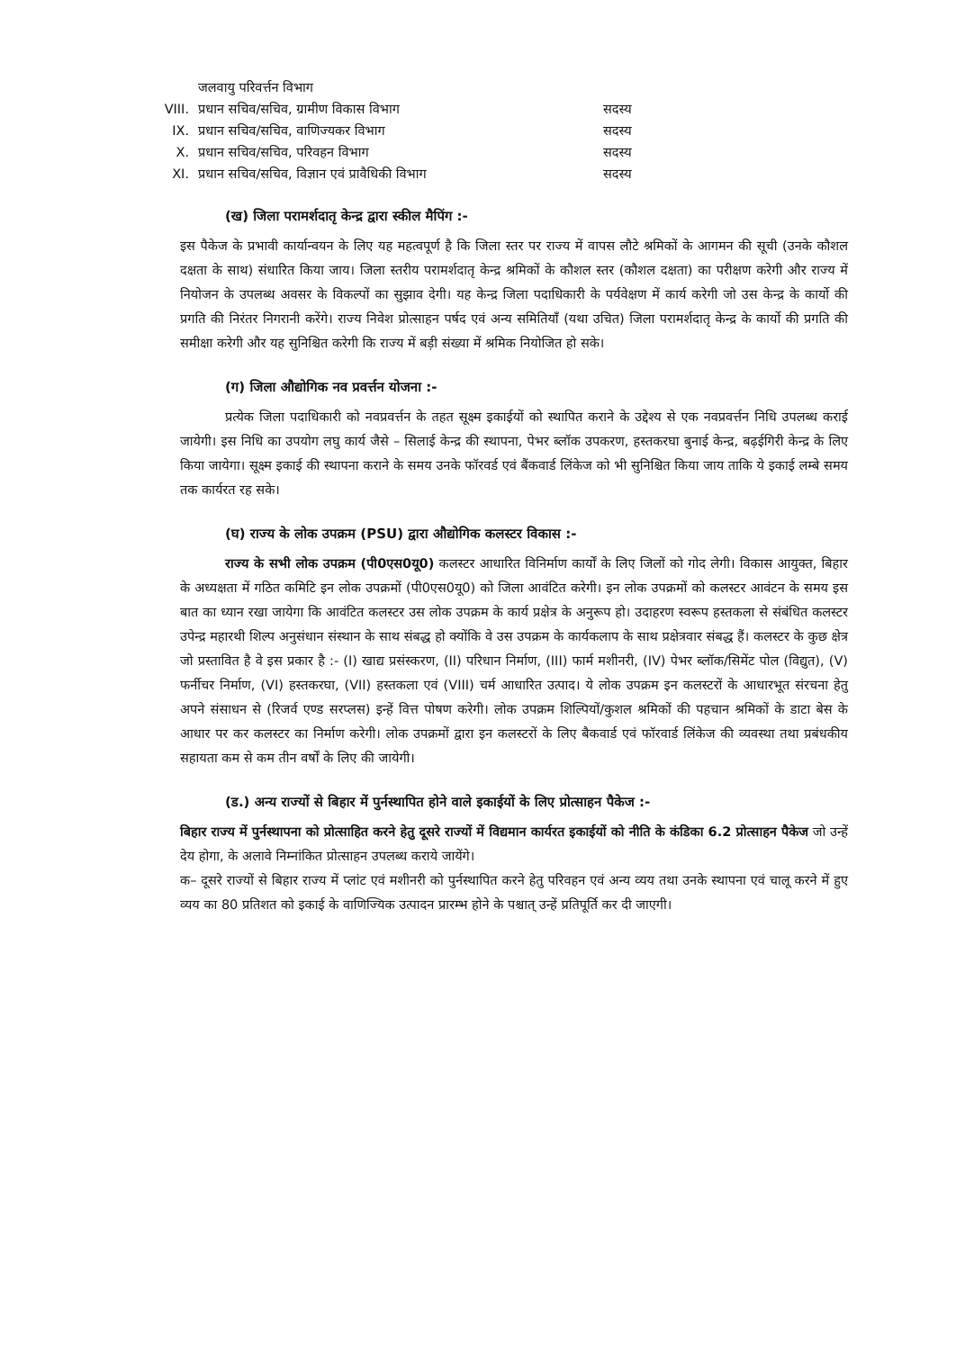जलवायु परिवर्त्तन विभाग
VIII. प्रधान सचिव/सचिव, ग्रामीण विकास विभाग सदस्य
IX. प्रधान सचिव/सचिव, वाणिज्यकर विभाग सदस्य
X. प्रधान सचिव/सचिव, परिवहन विभाग सदस्य
XI. प्रधान सचिव/सचिव, विज्ञान एवं प्रावैधिकी विभाग सदस्य
(ख) जिला परामर्शदातृ केन्द्र द्वारा स्कील मैपिंग :-
इस पैकेज के प्रभावी कार्यान्वयन के लिए यह महत्वपूर्ण है कि जिला स्तर पर राज्य में वापस लौटे श्रमिकों के आगमन की सूची (उनके कौशल दक्षता के साथ) संधारित किया जाय। जिला स्तरीय परामर्शदातृ केन्द्र श्रमिकों के कौशल स्तर (कौशल दक्षता) का परीक्षण करेगी और राज्य में नियोजन के उपलब्ध अवसर के विकल्पों का सुझाव देगी। यह केन्द्र जिला पदाधिकारी के पर्यवेक्षण में कार्य करेगी जो उस केन्द्र के कार्यो की प्रगति की निरंतर निगरानी करेंगे। राज्य निवेश प्रोत्साहन पर्षद एवं अन्य समितियाँ (यथा उचित) जिला परामर्शदातृ केन्द्र के कार्यो की प्रगति की समीक्षा करेगी और यह सुनिश्चित करेगी कि राज्य में बड़ी संख्या में श्रमिक नियोजित हो सके।
(ग) जिला औद्योगिक नव प्रवर्त्तन योजना :-
प्रत्येक जिला पदाधिकारी को नवप्रवर्त्तन के तहत सूक्ष्म इकाईयों को स्थापित कराने के उद्देश्य से एक नवप्रवर्त्तन निधि उपलब्ध कराई जायेगी। इस निधि का उपयोग लघु कार्य जैसे – सिलाई केन्द्र की स्थापना, पेभर ब्लॉक उपकरण, हस्तकरघा बुनाई केन्द्र, बढ़ईगिरी केन्द्र के लिए किया जायेगा। सूक्ष्म इकाई की स्थापना कराने के समय उनके फॉरवर्ड एवं बैंकवार्ड लिंकेज को भी सुनिश्चित किया जाय ताकि ये इकाई लम्बे समय तक कार्यरत रह सके।
(घ) राज्य के लोक उपक्रम (PSU) द्वारा औद्योगिक कलस्टर विकास :-
राज्य के सभी लोक उपक्रम (पी0एस0यू0) कलस्टर आधारित विनिर्माण कार्यों के लिए जिलों को गोद लेगी। विकास आयुक्त, बिहार के अध्यक्षता में गठित कमिटि इन लोक उपक्रमों (पी0एस0यू0) को जिला आवंटित करेगी। इन लोक उपक्रमों को कलस्टर आवंटन के समय इस बात का ध्यान रखा जायेगा कि आवंटित कलस्टर उस लोक उपक्रम के कार्य प्रक्षेत्र के अनुरूप हो। उदाहरण स्वरूप हस्तकला से संबंधित कलस्टर उपेन्द्र महारथी शिल्प अनुसंधान संस्थान के साथ संबद्ध हो क्योंकि वे उस उपक्रम के कार्यकलाप के साथ प्रक्षेत्रवार संबद्ध हैं। कलस्टर के कुछ क्षेत्र जो प्रस्तावित है वे इस प्रकार है :- (I) खाद्य प्रसंस्करण, (II) परिधान निर्माण, (III) फार्म मशीनरी, (IV) पेभर ब्लॉक/सिमेंट पोल (विद्युत), (V) फर्नीचर निर्माण, (VI) हस्तकरघा, (VII) हस्तकला एवं (VIII) चर्म आधारित उत्पाद। ये लोक उपक्रम इन कलस्टरों के आधारभूत संरचना हेतु अपने संसाधन से (रिजर्व एण्ड सरप्लस) इन्हें वित्त पोषण करेगी। लोक उपक्रम शिल्पियों/कुशल श्रमिकों की पहचान श्रमिकों के डाटा बेस के आधार पर कर कलस्टर का निर्माण करेगी। लोक उपक्रमों द्वारा इन कलस्टरों के लिए बैकवार्ड एवं फॉरवार्ड लिंकेज की व्यवस्था तथा प्रबंधकीय सहायता कम से कम तीन वर्षों के लिए की जायेगी।
(ड.) अन्य राज्यों से बिहार में पुर्नस्थापित होने वाले इकाईयों के लिए प्रोत्साहन पैकेज :-
बिहार राज्य में पुर्नस्थापना को प्रोत्साहित करने हेतु दूसरे राज्यों में विद्यमान कार्यरत इकाईयों को नीति के कंडिका 6.2 प्रोत्साहन पैकेज जो उन्हें देय होगा, के अलावे निम्नांकित प्रोत्साहन उपलब्ध कराये जायेंगे।
क– दूसरे राज्यों से बिहार राज्य में प्लांट एवं मशीनरी को पुर्नस्थापित करने हेतु परिवहन एवं अन्य व्यय तथा उनके स्थापना एवं चालू करने में हुए व्यय का 80 प्रतिशत को इकाई के वाणिज्यिक उत्पादन प्रारम्भ होने के पश्चात् उन्हें प्रतिपूर्ति कर दी जाएगी।